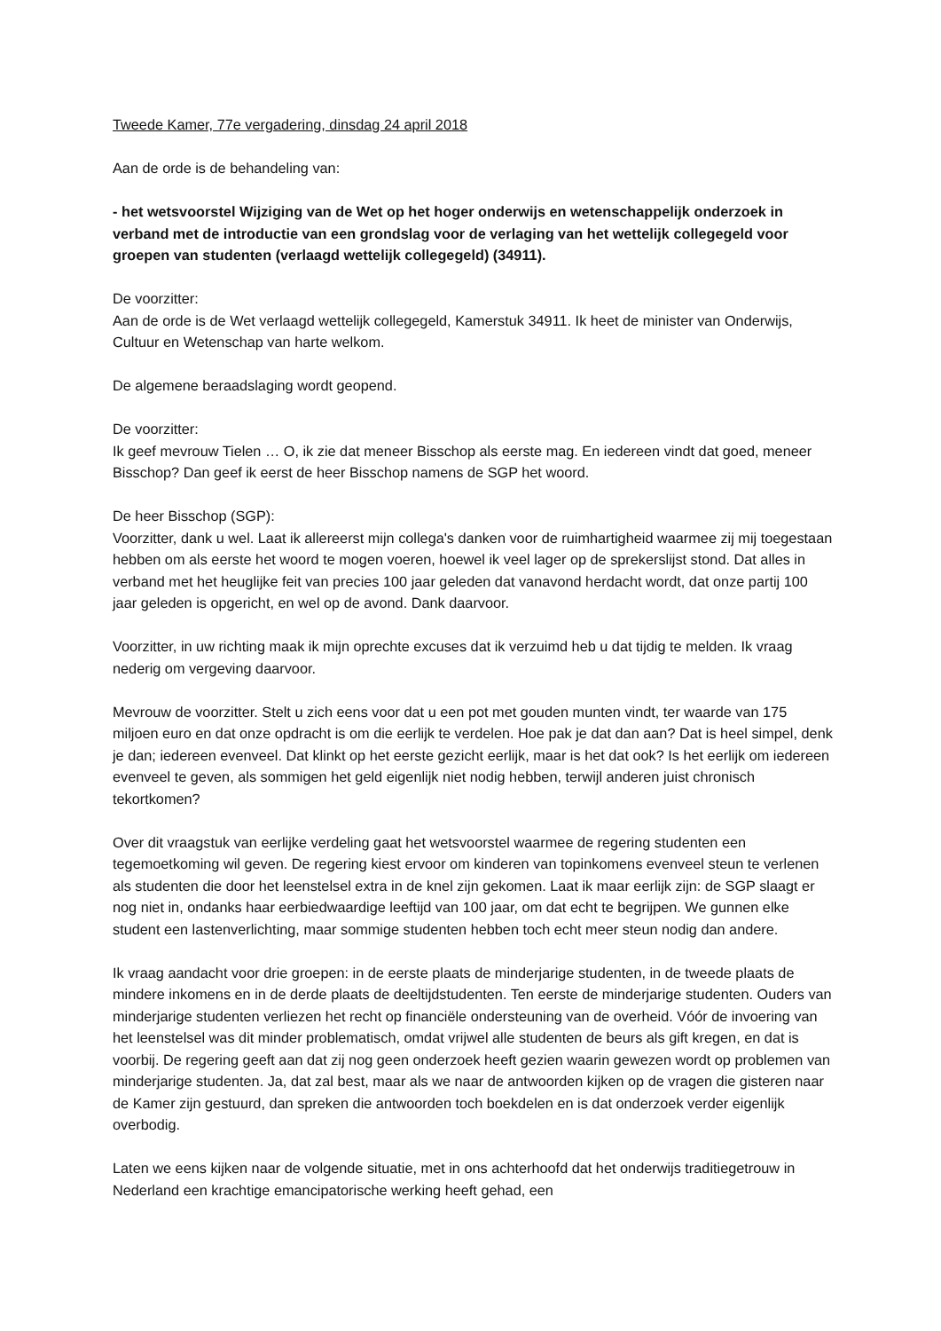Tweede Kamer, 77e vergadering, dinsdag 24 april 2018
Aan de orde is de behandeling van:
- het wetsvoorstel Wijziging van de Wet op het hoger onderwijs en wetenschappelijk onderzoek in verband met de introductie van een grondslag voor de verlaging van het wettelijk collegegeld voor groepen van studenten (verlaagd wettelijk collegegeld) (34911).
De voorzitter:
Aan de orde is de Wet verlaagd wettelijk collegegeld, Kamerstuk 34911. Ik heet de minister van Onderwijs, Cultuur en Wetenschap van harte welkom.
De algemene beraadslaging wordt geopend.
De voorzitter:
Ik geef mevrouw Tielen … O, ik zie dat meneer Bisschop als eerste mag. En iedereen vindt dat goed, meneer Bisschop? Dan geef ik eerst de heer Bisschop namens de SGP het woord.
De heer Bisschop (SGP):
Voorzitter, dank u wel. Laat ik allereerst mijn collega's danken voor de ruimhartigheid waarmee zij mij toegestaan hebben om als eerste het woord te mogen voeren, hoewel ik veel lager op de sprekerslijst stond. Dat alles in verband met het heuglijke feit van precies 100 jaar geleden dat vanavond herdacht wordt, dat onze partij 100 jaar geleden is opgericht, en wel op de avond. Dank daarvoor.
Voorzitter, in uw richting maak ik mijn oprechte excuses dat ik verzuimd heb u dat tijdig te melden. Ik vraag nederig om vergeving daarvoor.
Mevrouw de voorzitter. Stelt u zich eens voor dat u een pot met gouden munten vindt, ter waarde van 175 miljoen euro en dat onze opdracht is om die eerlijk te verdelen. Hoe pak je dat dan aan? Dat is heel simpel, denk je dan; iedereen evenveel. Dat klinkt op het eerste gezicht eerlijk, maar is het dat ook? Is het eerlijk om iedereen evenveel te geven, als sommigen het geld eigenlijk niet nodig hebben, terwijl anderen juist chronisch tekortkomen?
Over dit vraagstuk van eerlijke verdeling gaat het wetsvoorstel waarmee de regering studenten een tegemoetkoming wil geven. De regering kiest ervoor om kinderen van topinkomens evenveel steun te verlenen als studenten die door het leenstelsel extra in de knel zijn gekomen. Laat ik maar eerlijk zijn: de SGP slaagt er nog niet in, ondanks haar eerbiedwaardige leeftijd van 100 jaar, om dat echt te begrijpen. We gunnen elke student een lastenverlichting, maar sommige studenten hebben toch echt meer steun nodig dan andere.
Ik vraag aandacht voor drie groepen: in de eerste plaats de minderjarige studenten, in de tweede plaats de mindere inkomens en in de derde plaats de deeltijdstudenten. Ten eerste de minderjarige studenten. Ouders van minderjarige studenten verliezen het recht op financiële ondersteuning van de overheid. Vóór de invoering van het leenstelsel was dit minder problematisch, omdat vrijwel alle studenten de beurs als gift kregen, en dat is voorbij. De regering geeft aan dat zij nog geen onderzoek heeft gezien waarin gewezen wordt op problemen van minderjarige studenten. Ja, dat zal best, maar als we naar de antwoorden kijken op de vragen die gisteren naar de Kamer zijn gestuurd, dan spreken die antwoorden toch boekdelen en is dat onderzoek verder eigenlijk overbodig.
Laten we eens kijken naar de volgende situatie, met in ons achterhoofd dat het onderwijs traditiegetrouw in Nederland een krachtige emancipatorische werking heeft gehad, een